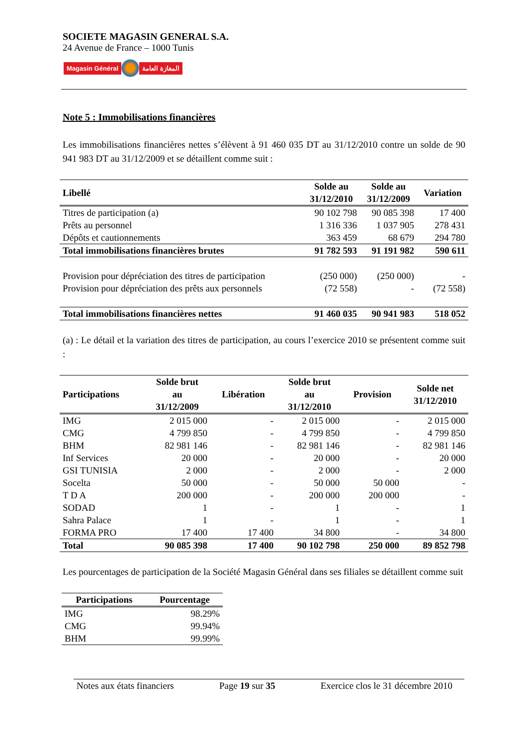SOCIETE MAGASIN GENERAL S.A.
24 Avenue de France – 1000 Tunis
Magasin Général المغازة العامة
Note 5 : Immobilisations financières
Les immobilisations financières nettes s’élèvent à 91 460 035 DT au 31/12/2010 contre un solde de 90 941 983 DT au 31/12/2009 et se détaillent comme suit :
| Libellé | Solde au 31/12/2010 | Solde au 31/12/2009 | Variation |
| --- | --- | --- | --- |
| Titres de participation (a) | 90 102 798 | 90 085 398 | 17 400 |
| Prêts au personnel | 1 316 336 | 1 037 905 | 278 431 |
| Dépôts et cautionnements | 363 459 | 68 679 | 294 780 |
| Total immobilisations financières brutes | 91 782 593 | 91 191 982 | 590 611 |
| Provision pour dépréciation des titres de participation | (250 000) | (250 000) | - |
| Provision pour dépréciation des prêts aux personnels | (72 558) | - | (72 558) |
| Total immobilisations financières nettes | 91 460 035 | 90 941 983 | 518 052 |
(a) : Le détail et la variation des titres de participation, au cours l’exercice 2010 se présentent comme suit :
| Participations | Solde brut au 31/12/2009 | Libération | Solde brut au 31/12/2010 | Provision | Solde net 31/12/2010 |
| --- | --- | --- | --- | --- | --- |
| IMG | 2 015 000 | - | 2 015 000 | - | 2 015 000 |
| CMG | 4 799 850 | - | 4 799 850 | - | 4 799 850 |
| BHM | 82 981 146 | - | 82 981 146 | - | 82 981 146 |
| Inf Services | 20 000 | - | 20 000 | - | 20 000 |
| GSI TUNISIA | 2 000 | - | 2 000 | - | 2 000 |
| Socelta | 50 000 | - | 50 000 | 50 000 | - |
| T D A | 200 000 | - | 200 000 | 200 000 | - |
| SODAD | 1 | - | 1 | - | 1 |
| Sahra Palace | 1 | - | 1 | - | 1 |
| FORMA PRO | 17 400 | 17 400 | 34 800 | - | 34 800 |
| Total | 90 085 398 | 17 400 | 90 102 798 | 250 000 | 89 852 798 |
Les pourcentages de participation de la Société Magasin Général dans ses filiales se détaillent comme suit
| Participations | Pourcentage |
| --- | --- |
| IMG | 98.29% |
| CMG | 99.94% |
| BHM | 99.99% |
Notes aux états financiers Page 19 sur 35 Exercice clos le 31 décembre 2010